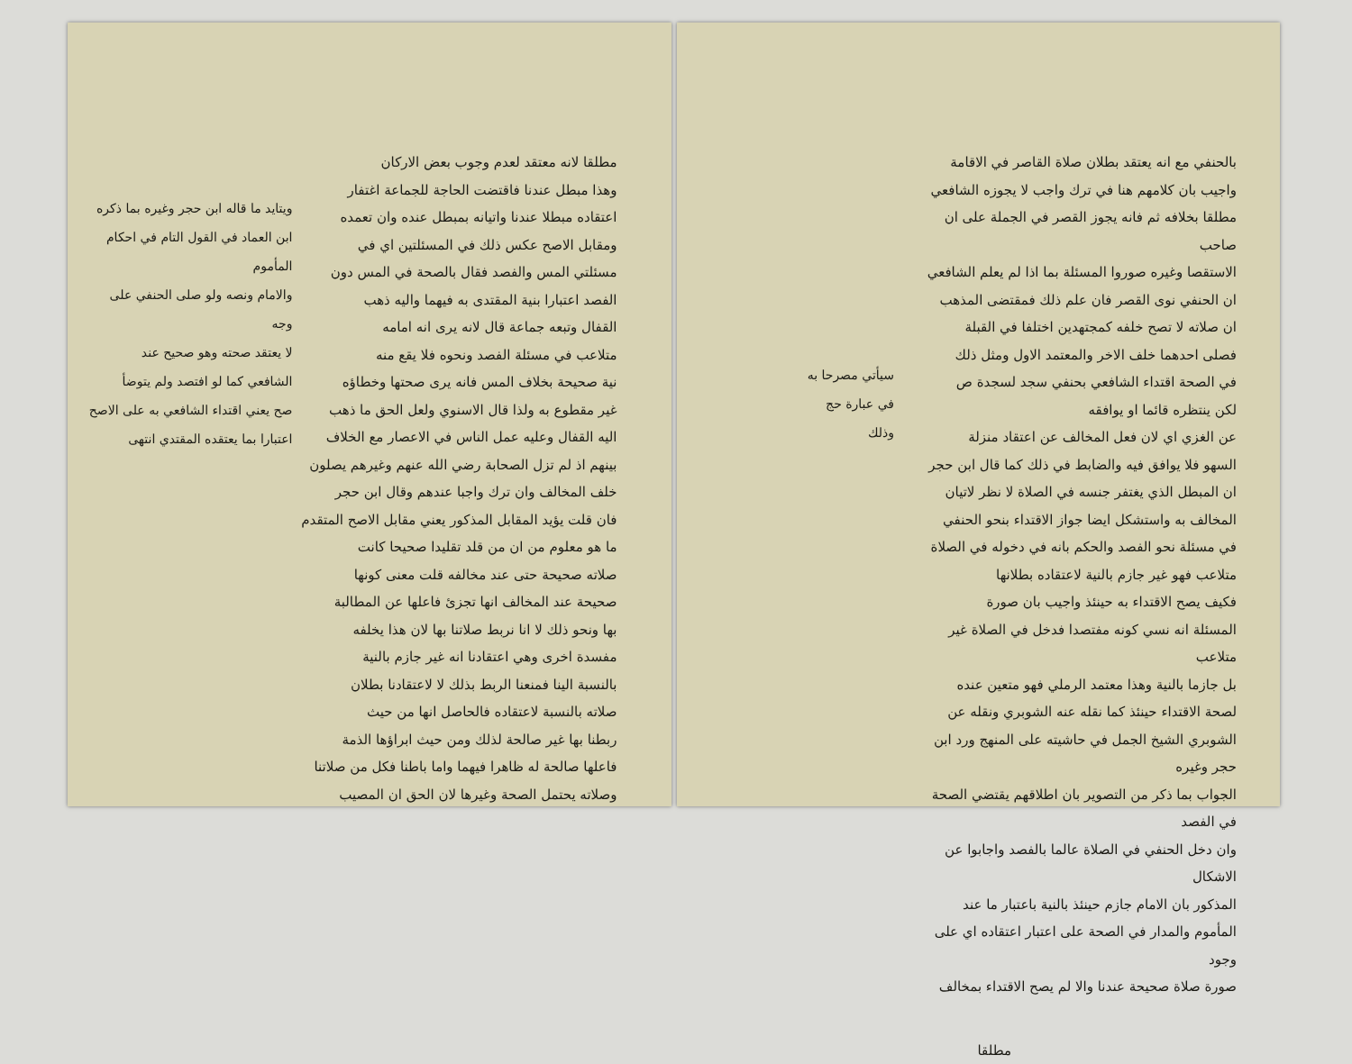بالحنفي مع انه يعتقد بطلان صلاة القاصر في الاقامة
واجيب بان كلامهم هنا في ترك واجب لا يجوزه الشافعي
مطلقا بخلافه ثم فانه يجوز القصر في الجملة على ان صاحب
الاستقصا وغيره صوروا المسئلة بما اذا لم يعلم الشافعي
ان الحنفي نوى القصر فان علم ذلك فمقتضى المذهب
ان صلاته لا تصح خلفه كمجتهدين اختلفا في القبلة
فصلى احدهما خلف الاخر والمعتمد الاول ومثل ذلك
في الصحة اقتداء الشافعي بحنفي سجد لسجدة ص
لكن ينتظره قائما او يوافقه
عن الغزي اي لان فعل المخالف عن اعتقاد منزلة
السهو فلا يوافق فيه والضابط في ذلك كما قال ابن حجر
ان المبطل الذي يغتفر جنسه في الصلاة لا نظر لاتيان
المخالف به واستشكل ايضا جواز الاقتداء بنحو الحنفي
في مسئلة نحو الفصد والحكم بانه في دخوله في الصلاة
متلاعب فهو غير جازم بالنية لاعتقاده بطلانها
فكيف يصح الاقتداء به حينئذ واجيب بان صورة
المسئلة انه نسي كونه مفتصدا فدخل في الصلاة غير متلاعب
بل جازما بالنية وهذا معتمد الرملي فهو متعين عنده
لصحة الاقتداء حينئذ كما نقله عنه الشوبري ونقله عن
الشوبري الشيخ الجمل في حاشيته على المنهج ورد ابن حجر وغيره
الجواب بما ذكر من التصوير بان اطلاقهم يقتضي الصحة في الفصد
وان دخل الحنفي في الصلاة عالما بالفصد واجابوا عن الاشكال
المذكور بان الامام جازم حينئذ بالنية باعتبار ما عند
المأموم والمدار في الصحة على اعتبار اعتقاده اي على وجود
صورة صلاة صحيحة عندنا والا لم يصح الاقتداء بمخالف
مطلقا
سيأتي مصرحا به
في عبارة حج
وذلك
مطلقا لانه معتقد لعدم وجوب بعض الاركان
وهذا مبطل عندنا فاقتضت الحاجة للجماعة اغتفار
اعتقاده مبطلا عندنا واتيانه بمبطل عنده وان تعمده
ومقابل الاصح عكس ذلك في المسئلتين اي في
مسئلتي المس والفصد فقال بالصحة في المس دون
الفصد اعتبارا بنية المقتدى به فيهما واليه ذهب
القفال وتبعه جماعة قال لانه يرى انه امامه
متلاعب في مسئلة الفصد ونحوه فلا يقع منه
نية صحيحة بخلاف المس فانه يرى صحتها وخطاؤه
غير مقطوع به ولذا قال الاسنوي ولعل الحق ما ذهب
اليه القفال وعليه عمل الناس في الاعصار مع الخلاف
بينهم اذ لم تزل الصحابة رضي الله عنهم وغيرهم يصلون
خلف المخالف وان ترك واجبا عندهم وقال ابن حجر
فان قلت يؤيد المقابل المذكور يعني مقابل الاصح المتقدم
ما هو معلوم من ان من قلد تقليدا صحيحا كانت
صلاته صحيحة حتى عند مخالفه قلت معنى كونها
صحيحة عند المخالف انها تجزئ فاعلها عن المطالبة
بها ونحو ذلك لا انا نربط صلاتنا بها لان هذا يخلفه
مفسدة اخرى وهي اعتقادنا انه غير جازم بالنية
بالنسبة الينا فمنعنا الربط بذلك لا لاعتقادنا بطلان
صلاته بالنسبة لاعتقاده فالحاصل انها من حيث
ربطنا بها غير صالحة لذلك ومن حيث ابراؤها الذمة
فاعلها صالحة له ظاهرا فيهما واما باطنا فكل من صلاتنا
وصلاته يحتمل الصحة وغيرها لان الحق ان المصيب
ويتايد ما قاله ابن حجر وغيره بما ذكره
ابن العماد في القول التام في احكام المأموم
والامام ونصه ولو صلى الحنفي على وجه
لا يعتقد صحته وهو صحيح عند
الشافعي كما لو افتصد ولم يتوضأ
صح يعني اقتداء الشافعي به على الاصح
اعتبارا بما يعتقده المقتدي انتهى